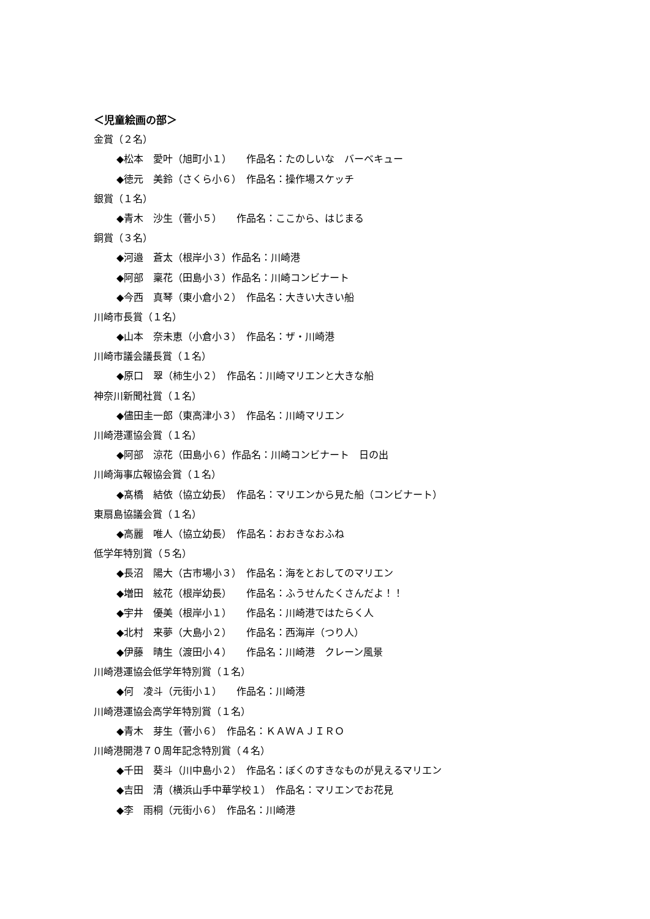＜児童絵画の部＞
金賞（２名）
◆松本　愛叶（旭町小１）　　作品名：たのしいな　バーベキュー
◆徳元　美鈴（さくら小６）　作品名：操作場スケッチ
銀賞（１名）
◆青木　沙生（菅小５）　　作品名：ここから、はじまる
銅賞（３名）
◆河邉　蒼太（根岸小３）作品名：川崎港
◆阿部　稟花（田島小３）作品名：川崎コンビナート
◆今西　真琴（東小倉小２）　作品名：大きい大きい船
川崎市長賞（１名）
◆山本　奈未恵（小倉小３）　作品名：ザ・川崎港
川崎市議会議長賞（１名）
◆原口　翠（柿生小２）　作品名：川崎マリエンと大きな船
神奈川新聞社賞（１名）
◆儘田圭一郎（東高津小３）　作品名：川崎マリエン
川崎港運協会賞（１名）
◆阿部　涼花（田島小６）作品名：川崎コンビナート　日の出
川崎海事広報協会賞（１名）
◆髙橋　結依（協立幼長）　作品名：マリエンから見た船（コンビナート）
東扇島協議会賞（１名）
◆高麗　唯人（協立幼長）　作品名：おおきなおふね
低学年特別賞（５名）
◆長沼　陽大（古市場小３）　作品名：海をとおしてのマリエン
◆増田　絃花（根岸幼長）　　作品名：ふうせんたくさんだよ！！
◆宇井　優美（根岸小１）　　作品名：川崎港ではたらく人
◆北村　来夢（大島小２）　　作品名：西海岸（つり人）
◆伊藤　晴生（渡田小４）　　作品名：川崎港　クレーン風景
川崎港運協会低学年特別賞（１名）
◆何　凌斗（元街小１）　　作品名：川崎港
川崎港運協会高学年特別賞（１名）
◆青木　芽生（菅小６）　作品名：ＫＡＷＡＪＩＲＯ
川崎港開港７０周年記念特別賞（４名）
◆千田　葵斗（川中島小２）　作品名：ぼくのすきなものが見えるマリエン
◆吉田　清（横浜山手中華学校１）　作品名：マリエンでお花見
◆李　雨桐（元街小６）　作品名：川崎港